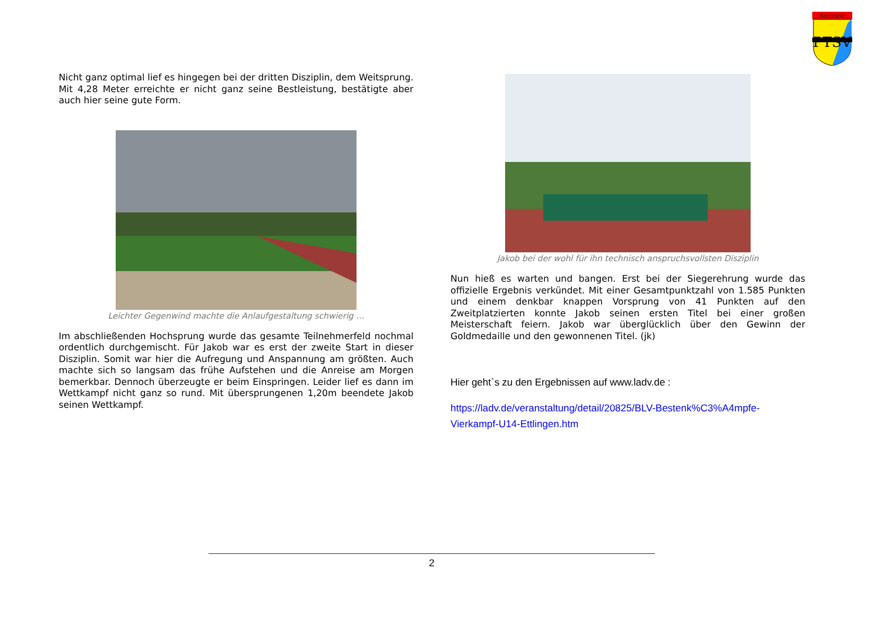Konstanz
PTSV
Nicht ganz optimal lief es hingegen bei der dritten Disziplin, dem Weitsprung. Mit 4,28 Meter erreichte er nicht ganz seine Bestleistung, bestätigte aber auch hier seine gute Form.
Leichter Gegenwind machte die Anlaufgestaltung schwierig …
Im abschließenden Hochsprung wurde das gesamte Teilnehmerfeld nochmal ordentlich durchgemischt. Für Jakob war es erst der zweite Start in dieser Disziplin. Somit war hier die Aufregung und Anspannung am größten. Auch machte sich so langsam das frühe Aufstehen und die Anreise am Morgen bemerkbar. Dennoch überzeugte er beim Einspringen. Leider lief es dann im Wettkampf nicht ganz so rund. Mit übersprungenen 1,20m beendete Jakob seinen Wettkampf.
Jakob bei der wohl für ihn technisch anspruchsvollsten Disziplin
Nun hieß es warten und bangen. Erst bei der Siegerehrung wurde das offizielle Ergebnis verkündet. Mit einer Gesamtpunktzahl von 1.585 Punkten und einem denkbar knappen Vorsprung von 41 Punkten auf den Zweitplatzierten konnte Jakob seinen ersten Titel bei einer großen Meisterschaft feiern. Jakob war überglücklich über den Gewinn der Goldmedaille und den gewonnenen Titel. (jk)
Hier geht`s zu den Ergebnissen auf www.ladv.de :
https://ladv.de/veranstaltung/detail/20825/BLV-Bestenk%C3%A4mpfe-Vierkampf-U14-Ettlingen.htm
2